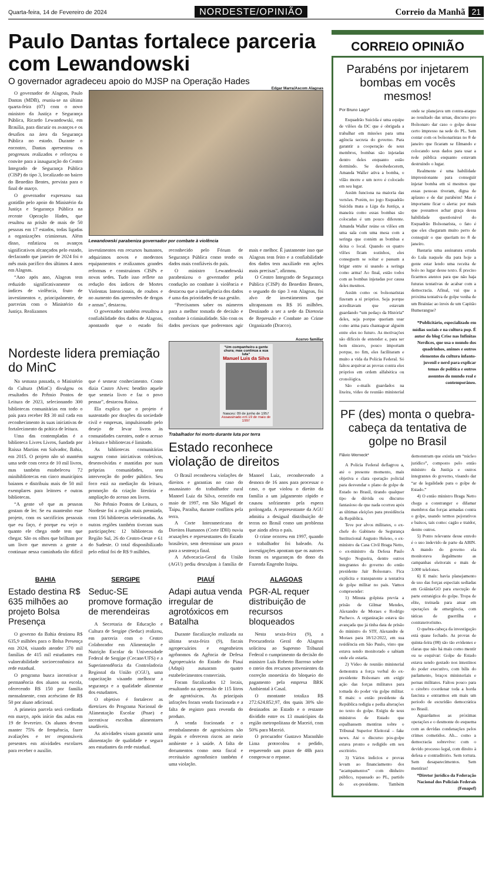Quarta-feira, 14 de Fevereiro de 2024 NORDESTE/OPINIÃO Correio da Manhã 21
Paulo Dantas fortalece parceria com Lewandowski
O governador agradeceu apoio do MJSP na Operação Hades
Edgar Marra/Ascom Alagoas
O governador de Alagoas, Paulo Dantas (MDB), reuniu-se na última quarta-feira (07) com o novo ministro da Justiça e Segurança Pública, Ricardo Lewandowski, em Brasília, para discutir os avanços e os desafios na área da Segurança Pública no estado. Durante o encontro, Dantas apresentou os progressos realizados e reforçou o convite para a inauguração do Centro Integrado de Segurança Pública (CISP) do tipo 3, localizado no bairro do Benedito Bentes, prevista para o final de março.
O governador expressou sua gratidão pelo apoio do Ministério da Justiça e Segurança Pública na recente Operação Hades, que resultou na prisão de mais de 50 pessoas em 17 estados, todas ligadas a organizações criminosas. Além disso, enfatizou os avanços significativos alcançados pelo estado, declarando que janeiro de 2024 foi o mês mais pacífico dos últimos 4 anos em Alagoas.
“Ano após ano, Alagoas tem reduzido significativamente os índices de violência, fruto de investimentos e, principalmente, de parcerias com o Ministério da Justiça. Realizamos
Lewandowski parabeniza governador por combate à violência
investimentos em recursos humanos, adquirimos novos e modernos equipamentos e realizamos grandes reformas e construímos CISPs e novas sedes. Tudo isso reflete na redução dos índices de Mortes Violentas Intencionais, de roubos e no aumento das apreensões de drogas e armas”, destacou.
O governador também ressaltou a confiabilidade dos dados de Alagoas, apontando que o estado foi reconhecido pelo Fórum de Segurança Pública como tendo os dados mais confiáveis do país.
O ministro Lewandowski parabenizou o governador pela condução no combate à violência e destacou que a inteligência dos dados é uma das prioridades de sua gestão.
“Precisamos saber os números para a melhor tomada de decisão e combate à criminalidade. São com os dados precisos que poderemos agir mais e melhor. É justamente isso que Alagoas tem feito e a confiabilidade dos dados tem auxiliado em ações mais precisas”, afirmou.
O Centro Integrado de Segurança Pública (CISP) do Benedito Bentes, o segundo do tipo 3 em Alagoas, foi alvo de investimentos que ultrapassam os R$ 16 milhões. Destinado a ser a sede da Diretoria de Repressão e Combate ao Crime Organizado (Dracco).
Nordeste lidera premiação do MinC
Na semana passada, o Ministério da Cultura (MinC) divulgou os resultados do Prêmio Pontos de Leitura de 2023, selecionando 300 bibliotecas comunitárias em todo o país para receber R$ 30 mil cada em reconhecimento às suas iniciativas de fortalecimento da prática de leitura.
Uma das contempladas é a biblioteca Livres Livros, fundada por Raíssa Martins em Salvador, Bahia, em 2015. O projeto não só mantém uma sede com cerca de 10 mil livros, mas também estabeleceu 72 minibibliotecas em cinco municípios baianos e distribuiu mais de 50 mil exemplares para leitores e outras bibliotecas.
“A gente vê que as pessoas gostam de ler. Se eu mantenho esse projeto, com os sacrifícios pessoais que eu faço, é porque eu vejo o quanto ele chega onde tem que chegar. São os olhos que brilham por um livro que movem a gente a continuar nessa caminhada tão difícil que é semear conhecimento. Como dizia Castro Alves: bendito aquele que semeia livro e faz o povo pensar”, destacou Raíssa.
Ela explica que o projeto é sustentado por doações da sociedade civil e empresas, impulsionado pelo desejo de levar livros às comunidades carentes, onde o acesso à leitura e bibliotecas é limitado.
As bibliotecas comunitárias surgem como iniciativas coletivas, desenvolvidas e mantidas por suas próprias comunidades, sem intervenção do poder público. Seu foco está na mediação da leitura, promoção da criação literária e ampliação do acesso aos livros.
No Prêmio Pontos de Leitura, o Nordeste foi a região mais premiada, com 156 bibliotecas selecionadas. As outras regiões também tiveram suas participações: 12 bibliotecas da Região Sul, 26 do Centro-Oeste e 61 do Sudeste. O total disponibilizado pelo edital foi de R$ 9 milhões.
Acervo familiar
"Um companheiro a gente chora; mas continua a sua luta"
Manuel Luis da Silva
Nasceu: 09 de junho de 1957
Assassinado em 19 de maio de 1997
Trabalhador foi morto durante luta por terra
Estado reconhece violação de direitos
O Brasil reconheceu violações de direitos e garantias no caso do assassinato do trabalhador rural Manoel Luiz da Silva, ocorrido em maio de 1997, em São Miguel de Taipu, Paraíba, durante conflitos pela terra.
A Corte Interamericana de Direitos Humanos (Corte IDH) ouviu acusações e representantes do Estado brasileiro, sem determinar um prazo para a sentença final.
A Advocacia-Geral da União (AGU) pediu desculpas à família de Manoel Luiz, reconhecendo a demora de 16 anos para processar o caso, o que violou o direito da família a um julgamento rápido e causou sofrimento pela espera prolongada. A representante da AGU admitiu a desigual distribuição de terras no Brasil como um problema que ainda afeta o país.
O crime ocorreu em 1997, quando o trabalhador foi baleado. As investigações apontam que os autores foram os seguranças do dono da Fazenda Engenho Itaipu.
BAHIA
Estado destina R$ 635 milhões ao projeto Bolsa Presença
O governo da Bahia destinou R$ 635,9 milhões para o Bolsa Presença em 2024, visando atender 370 mil famílias de 415 mil estudantes em vulnerabilidade socioeconômica na rede estadual.
O programa busca incentivar a permanência dos alunos na escola, oferecendo R$ 150 por família mensalmente, com acréscimo de R$ 50 por aluno adicional.
A primeira parcela será creditada em março, após início das aulas em 19 de fevereiro. Os alunos devem manter 75% de frequência, fazer avaliações e ter responsáveis presentes em atividades escolares para receber o auxílio.
SERGIPE
Seduc-SE promove formação de merendeiras
A Secretaria de Educação e Cultura de Sergipe (Seduc) realizou, em parceria com o Centro Colaborador em Alimentação e Nutrição Escolar da Universidade Federal de Sergipe (Cecane/UFS) e a Superintendência da Controladoria Regional da União (CGU), uma capacitação visando melhorar a segurança e a qualidade alimentar dos estudantes.
O objetivo é fortalecer as diretrizes do Programa Nacional de Alimentação Escolar (Pnae) e incentivar escolhas alimentares saudáveis.
As atividades visam garantir uma alimentação de qualidade e segura aos estudantes da rede estadual.
PIAUÍ
Adapi autua venda irregular de agrotóxicos em Batalha
Durante fiscalização realizada na última sexta-feira (9), fiscais agropecuários e engenheiros agrônomos da Agência de Defesa Agropecuária do Estado do Piauí (Adapi) autuaram quatro estabelecimentos comerciais.
Foram fiscalizados 12 locais, resultando na apreensão de 115 litros de agrotóxicos. As principais infrações foram venda fracionada e a falta de registro para revenda do produto.
A venda fracionada e o reembalamento de agrotóxicos são ilegais e oferecem riscos ao meio ambiente e à saúde. A falta de documentos como nota fiscal e receituário agronômico também é uma violação.
ALAGOAS
PGR-AL requer distribuição de recursos bloqueados
Nesta sexta-feira (9), a Procuradoria Geral do Alagoas solicitou ao Supremo Tribunal Federal o cumprimento da decisão do ministro Luís Roberto Barroso sobre o rateio dos recursos provenientes da correção monetária do bloqueio do pagamento pela empresa BRK Ambiental à Casal.
O montante totaliza R$ 272.624.852,97, dos quais 30% são destinados ao Estado e o restante dividido entre os 13 municípios da região metropolitana de Maceió, com 50% para Maceió.
O procurador Gustavo Maranhão Lima protocolou o pedido, requerendo um prazo de 48h para comprovar o repasse.
CORREIO OPINIÃO
Parabéns por injetarem bombas em vocês mesmos!
Por Bruno Lago*
Esquadrão Suícida é uma equipe de vilões da DC que é obrigada a trabalhar em missões para uma agência secreta do governo. Para garantir a cooperação de seus membros, bombas são injetadas dentro deles enquanto estão dormindo. Se desobedecerem, Amanda Waller ativa a bomba, o vilão morre e um novo é colocado em seu lugar.
Assim funciona na maioria das versões. Porém, no jogo Esquadrão Suícida mata a Liga da Justiça, a maneira como essas bombas são colocadas é um pouco diferente. Amanda Waller reúne os vilões em uma sala com uma mesa com a seringa que contém as bombas e deixa o local. Quando os quatro vilões ficam sozinhos, eles conseguem se soltar e passam a brigar entre si usando a seringa como arma! Ao final, estão todos com as bombas injetadas por causa deles mesmos.
Assim como os bolsonaristas fizeram a si próprios. Seja porque acreditavam que estavam guardando “um pedaço da História” deles, seja porque queriam usar como arma para chantagear alguém entre eles no futuro. As motivações são difíceis de entender e, para ser bem sincero, pouco importam porque, no fim, eles facilitaram e muito a vida da Polícia Federal. Só faltou arquivar as provas contra eles próprios em ordem alfabética ou cronológica.
São e-mails guardados na lixeira, vídeo de reunião ministerial onde se planejava um contra-ataque ao resultado das urnas, discurso pro Bolsonaro dar caso o golpe desse certo impresso na sede do PL. Sem contar com os bolsonaristas no 8 de janeiro que ficaram se filmando e colocando seus dados para usar a rede pública enquanto estavam destruindo o lugar.
Realmente é uma habilidade impressionante para conseguir injetar bomba em si mesmos que essas pessoas tiveram, digna de aplauso e de dar parabéns! Mas é importante ficar o alerta: por mais que possamos achar graça dessa habilidade questionável do Esquadrão Bolsonarista, o fato é que eles chegaram muito perto de conseguir o que queriam no 8 de janeiro.
Bastaria uma assinatura errada do Lula naquele dia para hoje a gente estar lendo uma receita de bolo no lugar desse texto. É preciso ficarmos atentos para que não haja futuras tentativas de acabar com a democracia. Afinal, vai que a próxima tentativa de golpe venha de um Brainiac ao invés de um Capitão Bumerangue?
*Publicitário, especializado em mídias sociais e na cultura pop. É autor do blog Crise nas Infinitas Nerdices, que usa o mundo dos quadrinhos, animes e outros elementos da cultura infanto-juvenil e nerd para explicar temas de política e outros assuntos do mundo real e contemporâneo.
PF (des) monta o quebra-cabeça da tentativa de golpe no Brasil
Flávio Werneck*
A Polícia Federal deflagrou a, até o presente momento, mais objetiva e clara operação policial para desvendar o plano de golpe de Estado no Brasil, tirando qualquer tipo de dúvida ou discurso fantasioso de que nada ocorreu após as últimas eleições para presidência da República.
Teve por alvos militares, o ex-chefe do Gabinete de Segurança Institucional Augusto Heleno, o ex-ministro da Casa Civil Braga Netto, o ex-ministro da Defesa Paulo Sergio Nogueira, dentre outros integrantes do governo do então presidente Jair Bolsonaro. Fica explícita e transparente a tentativa de golpe militar no país. Vamos compreender:
1) Minuta golpista previa a prisão de Gilmar Mendes, Alexandre de Moraes e Rodrigo Pacheco. A organização estava tão avançada que já tinha data de prisão do ministro do STF, Alexandre de Moraes para 18/12/2022, em sua residência em São Paulo, visto que estava sendo monitorado e sabiam onde ele estaria.
2) Vídeo de reunião ministerial demonstra a força verbal do ex-presidente Bolsonaro em exigir ação das forças militares para tomada do poder via golpe militar. E mais: o então presidente da República redigia e pedia alterações no texto do golpe. Exigiu de seus ministros de Estado que espalhassem mentiras sobre o Tribunal Superior Eleitoral – fake news. Até o discurso pós-golpe estava pronto e redigido em seu escritório.
3) Vários indícios e provas levam ao financiamento dos “acampamentos” com dinheiro público, repassado ao PL, partido do ex-presidente. Também demonstram que existia um “núcleo jurídico”, composto pelo então ministro da Justiça e outros integrantes do governo, visando dar “ar de legalidade para o golpe de Estado.”
4) O então ministro Braga Netto chega a constranger e difamar membros das forças armadas contra o golpe, usando termos pejorativos e baixos, tais como: cagão e traidor, dentre outros.
5) Ponto relevante desse enredo é o uso indevido de parte da ABIN. A mando do governo ela monitorava ilegalmente as campanhas eleitorais e mais de 3.000 telefones.
6) E mais: havia planejamento de uso das forças especiais sediadas em Goiânia/GO para execução de parte estratégica do golpe. Tropa de elite, treinada para atuar em operações de emergência, com táticas de guerrilha e contraterrorismo.
O quebra-cabeça da investigação está quase fechado. As provas de quinta-feira (08) são tão evidentes e claras que não há mais como mentir ou se esquivar: Golpe de Estado estava sendo gestado nos intestinos do poder executivo, com bílis do parlamento, braços ministeriais e pernas militares. Faltou pouco para o cérebro coordenar toda a horda fascista e entrarmos em mais um período de escuridão democrática no Brasil.
Aguardamos as próximas operações e o desmonte do esquema com as devidas condenações pelos crimes cometidos. Ah... como a democracia sobrevive: com o devido processo legal, com direito à defesa e contraditório. Sem tortura. Sem desaparecimentos. Sem mentiras!
*Diretor jurídico da Federação Nacional dos Policiais Federais (Fenapef)